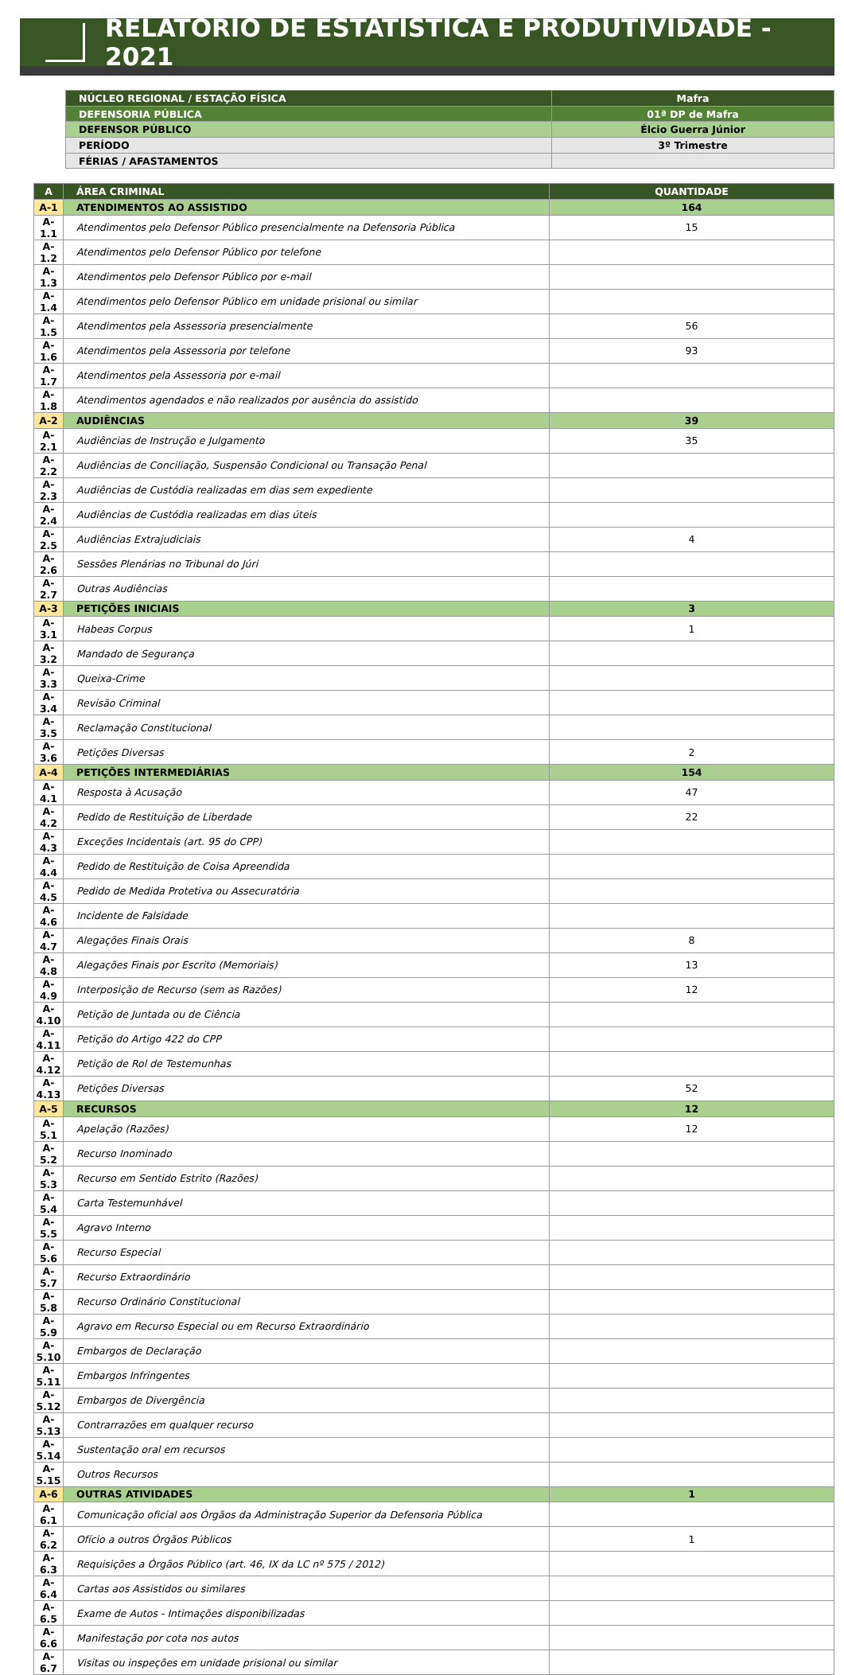RELATÓRIO DE ESTATÍSTICA E PRODUTIVIDADE - 2021
| NÚCLEO REGIONAL / ESTAÇÃO FÍSICA | Mafra |
| DEFENSORIA PÚBLICA | 01ª DP de Mafra |
| DEFENSOR PÚBLICO | Élcio Guerra Júnior |
| PERÍODO | 3º Trimestre |
| FÉRIAS / AFASTAMENTOS | |
| A | ÁREA CRIMINAL | QUANTIDADE |
| --- | --- | --- |
| A-1 | ATENDIMENTOS AO ASSISTIDO | 164 |
| A-1.1 | Atendimentos pelo Defensor Público presencialmente na Defensoria Pública | 15 |
| A-1.2 | Atendimentos pelo Defensor Público por telefone | |
| A-1.3 | Atendimentos pelo Defensor Público por e-mail | |
| A-1.4 | Atendimentos pelo Defensor Público em unidade prisional ou similar | |
| A-1.5 | Atendimentos pela Assessoria presencialmente | 56 |
| A-1.6 | Atendimentos pela Assessoria por telefone | 93 |
| A-1.7 | Atendimentos pela Assessoria por e-mail | |
| A-1.8 | Atendimentos agendados e não realizados por ausência do assistido | |
| A-2 | AUDIÊNCIAS | 39 |
| A-2.1 | Audiências de Instrução e Julgamento | 35 |
| A-2.2 | Audiências de Conciliação, Suspensão Condicional ou Transação Penal | |
| A-2.3 | Audiências de Custódia realizadas em dias sem expediente | |
| A-2.4 | Audiências de Custódia realizadas em dias úteis | |
| A-2.5 | Audiências Extrajudiciais | 4 |
| A-2.6 | Sessões Plenárias no Tribunal do Júri | |
| A-2.7 | Outras Audiências | |
| A-3 | PETIÇÕES INICIAIS | 3 |
| A-3.1 | Habeas Corpus | 1 |
| A-3.2 | Mandado de Segurança | |
| A-3.3 | Queixa-Crime | |
| A-3.4 | Revisão Criminal | |
| A-3.5 | Reclamação Constitucional | |
| A-3.6 | Petições Diversas | 2 |
| A-4 | PETIÇÕES INTERMEDIÁRIAS | 154 |
| A-4.1 | Resposta à Acusação | 47 |
| A-4.2 | Pedido de Restituição de Liberdade | 22 |
| A-4.3 | Exceções Incidentais (art. 95 do CPP) | |
| A-4.4 | Pedido de Restituição de Coisa Apreendida | |
| A-4.5 | Pedido de Medida Protetiva ou Assecuratória | |
| A-4.6 | Incidente de Falsidade | |
| A-4.7 | Alegações Finais Orais | 8 |
| A-4.8 | Alegações Finais por Escrito (Memoriais) | 13 |
| A-4.9 | Interposição de Recurso (sem as Razões) | 12 |
| A-4.10 | Petição de Juntada ou de Ciência | |
| A-4.11 | Petição do Artigo 422 do CPP | |
| A-4.12 | Petição de Rol de Testemunhas | |
| A-4.13 | Petições Diversas | 52 |
| A-5 | RECURSOS | 12 |
| A-5.1 | Apelação (Razões) | 12 |
| A-5.2 | Recurso Inominado | |
| A-5.3 | Recurso em Sentido Estrito (Razões) | |
| A-5.4 | Carta Testemunhável | |
| A-5.5 | Agravo Interno | |
| A-5.6 | Recurso Especial | |
| A-5.7 | Recurso Extraordinário | |
| A-5.8 | Recurso Ordinário Constitucional | |
| A-5.9 | Agravo em Recurso Especial ou em Recurso Extraordinário | |
| A-5.10 | Embargos de Declaração | |
| A-5.11 | Embargos Infringentes | |
| A-5.12 | Embargos de Divergência | |
| A-5.13 | Contrarrazões em qualquer recurso | |
| A-5.14 | Sustentação oral em recursos | |
| A-5.15 | Outros Recursos | |
| A-6 | OUTRAS ATIVIDADES | 1 |
| A-6.1 | Comunicação oficial aos Órgãos da Administração Superior da Defensoria Pública | |
| A-6.2 | Ofício a outros Órgãos Públicos | 1 |
| A-6.3 | Requisições a Órgãos Público (art. 46, IX da LC nº 575 / 2012) | |
| A-6.4 | Cartas aos Assistidos ou similares | |
| A-6.5 | Exame de Autos - Intimações disponibilizadas | |
| A-6.6 | Manifestação por cota nos autos | |
| A-6.7 | Visitas ou inspeções em unidade prisional ou similar | |